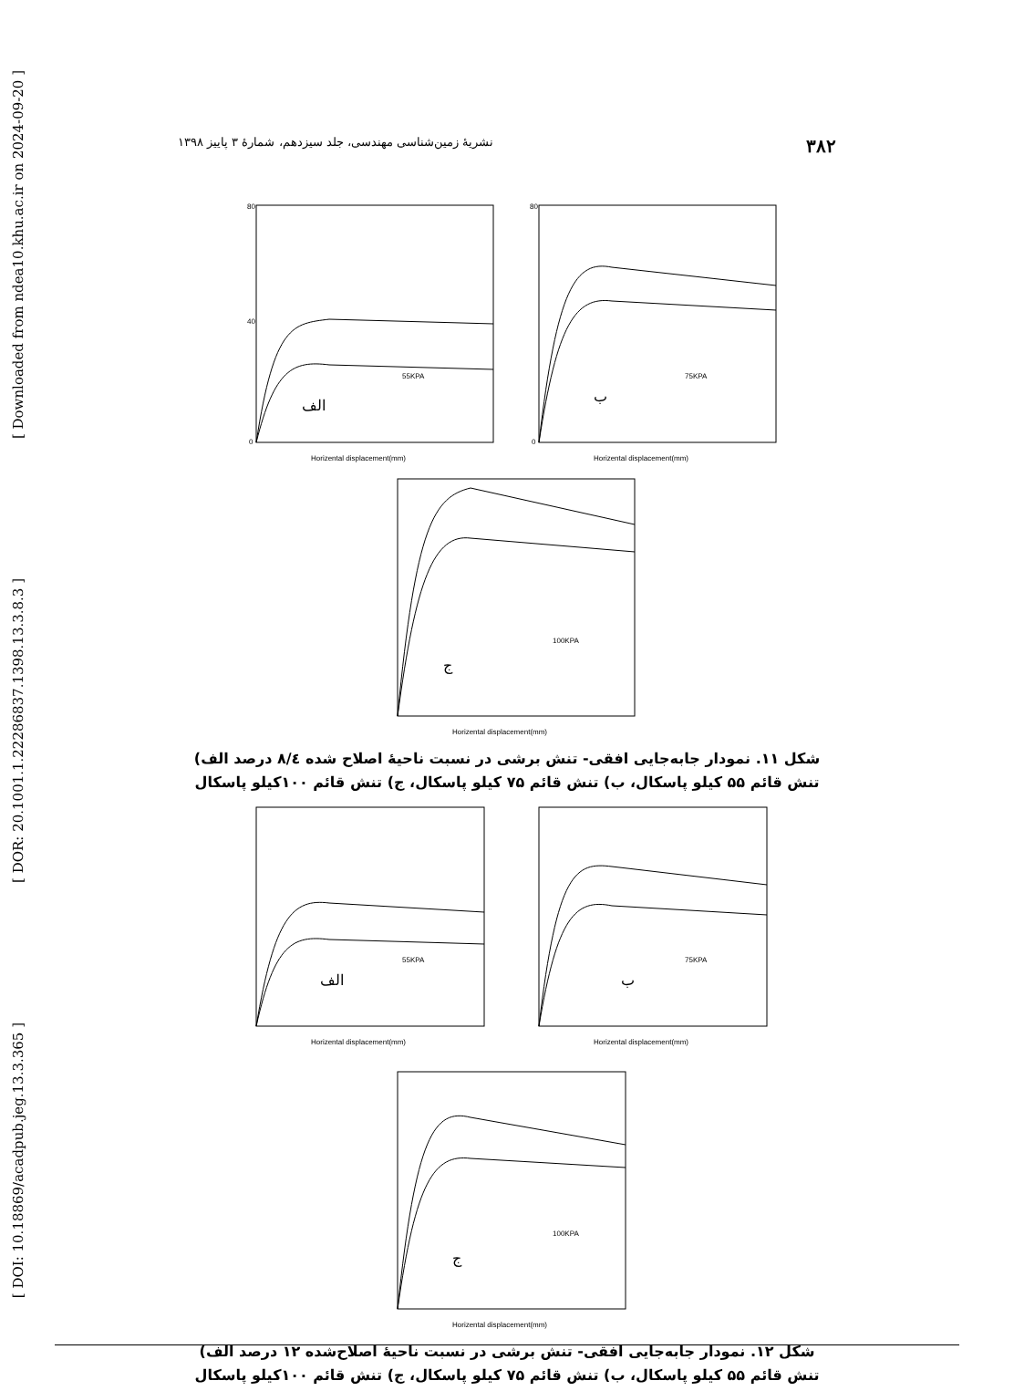[ Downloaded from ndea10.khu.ac.ir on 2024-09-20 ]
[ DOR: 20.1001.1.22286837.1398.13.3.8.3 ]
[ DOI: 10.18869/acadpub.jeg.13.3.365 ]
۳۸۲ نشریهٔ زمین‌شناسی مهندسی، جلد سیزدهم، شمارهٔ ۳ پاییز ۱۳۹۸
80
40
0
Horizental displacement(mm)
55KPA
الف
80
0
Horizental displacement(mm)
75KPA
ب
Horizental displacement(mm)
100KPA
ج
شکل ۱۱. نمودار جابه‌جایی افقی- تنش برشی در نسبت ناحیهٔ اصلاح شده ۸/٤ درصد الف) تنش قائم ۵۵ کیلو پاسکال، ب) تنش قائم ۷۵ کیلو پاسکال، ج) تنش قائم ۱۰۰کیلو پاسکال
Horizental displacement(mm)
55KPA
الف
Horizental displacement(mm)
75KPA
ب
Horizental displacement(mm)
100KPA
ج
شکل ۱۲. نمودار جابه‌جایی افقی- تنش برشی در نسبت ناحیهٔ اصلاح‌شده ۱۲ درصد الف) تنش قائم ۵۵ کیلو پاسکال، ب) تنش قائم ۷۵ کیلو پاسکال، ج) تنش قائم ۱۰۰کیلو پاسکال